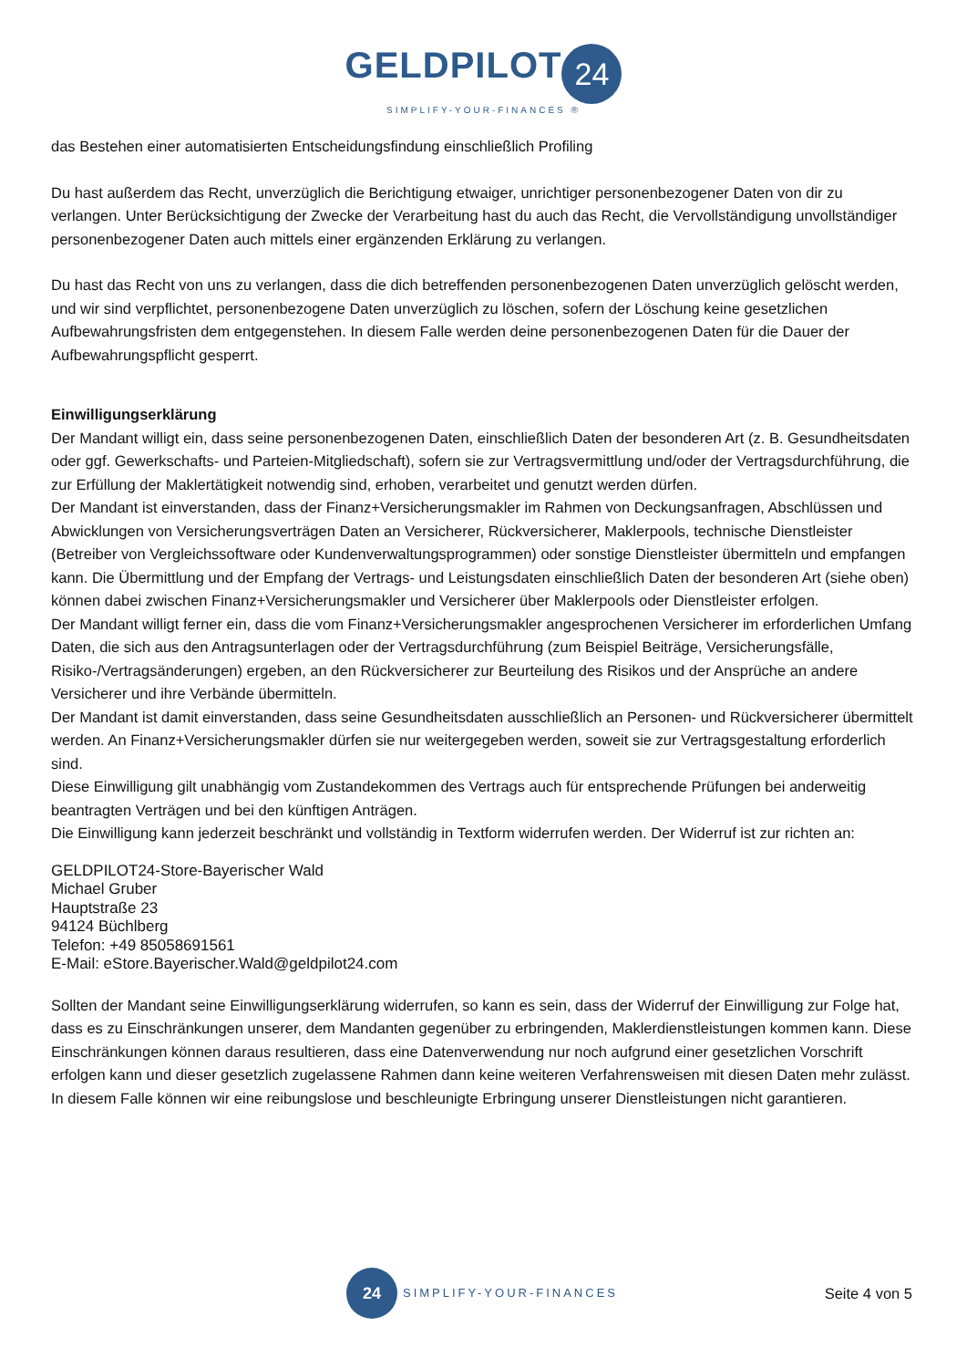GELDPILOT 24
SIMPLIFY-YOUR-FINANCES ®
das Bestehen einer automatisierten Entscheidungsfindung einschließlich Profiling
Du hast außerdem das Recht, unverzüglich die Berichtigung etwaiger, unrichtiger personenbezogener Daten von dir zu verlangen. Unter Berücksichtigung der Zwecke der Verarbeitung hast du auch das Recht, die Vervollständigung unvollständiger personenbezogener Daten auch mittels einer ergänzenden Erklärung zu verlangen.
Du hast das Recht von uns zu verlangen, dass die dich betreffenden personenbezogenen Daten unverzüglich gelöscht werden, und wir sind verpflichtet, personenbezogene Daten unverzüglich zu löschen, sofern der Löschung keine gesetzlichen Aufbewahrungsfristen dem entgegenstehen. In diesem Falle werden deine personenbezogenen Daten für die Dauer der Aufbewahrungspflicht gesperrt.
Einwilligungserklärung
Der Mandant willigt ein, dass seine personenbezogenen Daten, einschließlich Daten der besonderen Art (z. B. Gesundheitsdaten oder ggf. Gewerkschafts- und Parteien-Mitgliedschaft), sofern sie zur Vertragsvermittlung und/oder der Vertragsdurchführung, die zur Erfüllung der Maklertätigkeit notwendig sind, erhoben, verarbeitet und genutzt werden dürfen.
Der Mandant ist einverstanden, dass der Finanz+Versicherungsmakler im Rahmen von Deckungsanfragen, Abschlüssen und Abwicklungen von Versicherungsverträgen Daten an Versicherer, Rückversicherer, Maklerpools, technische Dienstleister (Betreiber von Vergleichssoftware oder Kundenverwaltungsprogrammen) oder sonstige Dienstleister übermitteln und empfangen kann. Die Übermittlung und der Empfang der Vertrags- und Leistungsdaten einschließlich Daten der besonderen Art (siehe oben) können dabei zwischen Finanz+Versicherungsmakler und Versicherer über Maklerpools oder Dienstleister erfolgen.
Der Mandant willigt ferner ein, dass die vom Finanz+Versicherungsmakler angesprochenen Versicherer im erforderlichen Umfang Daten, die sich aus den Antragsunterlagen oder der Vertragsdurchführung (zum Beispiel Beiträge, Versicherungsfälle, Risiko-/Vertragsänderungen) ergeben, an den Rückversicherer zur Beurteilung des Risikos und der Ansprüche an andere Versicherer und ihre Verbände übermitteln.
Der Mandant ist damit einverstanden, dass seine Gesundheitsdaten ausschließlich an Personen- und Rückversicherer übermittelt werden. An Finanz+Versicherungsmakler dürfen sie nur weitergegeben werden, soweit sie zur Vertragsgestaltung erforderlich sind.
Diese Einwilligung gilt unabhängig vom Zustandekommen des Vertrags auch für entsprechende Prüfungen bei anderweitig beantragten Verträgen und bei den künftigen Anträgen.
Die Einwilligung kann jederzeit beschränkt und vollständig in Textform widerrufen werden. Der Widerruf ist zur richten an:
GELDPILOT24-Store-Bayerischer Wald
Michael Gruber
Hauptstraße 23
94124 Büchlberg
Telefon: +49 85058691561
E-Mail: eStore.Bayerischer.Wald@geldpilot24.com
Sollten der Mandant seine Einwilligungserklärung widerrufen, so kann es sein, dass der Widerruf der Einwilligung zur Folge hat, dass es zu Einschränkungen unserer, dem Mandanten gegenüber zu erbringenden, Maklerdienstleistungen kommen kann. Diese Einschränkungen können daraus resultieren, dass eine Datenverwendung nur noch aufgrund einer gesetzlichen Vorschrift erfolgen kann und dieser gesetzlich zugelassene Rahmen dann keine weiteren Verfahrensweisen mit diesen Daten mehr zulässt. In diesem Falle können wir eine reibungslose und beschleunigte Erbringung unserer Dienstleistungen nicht garantieren.
24
SIMPLIFY-YOUR-FINANCES
Seite 4 von 5